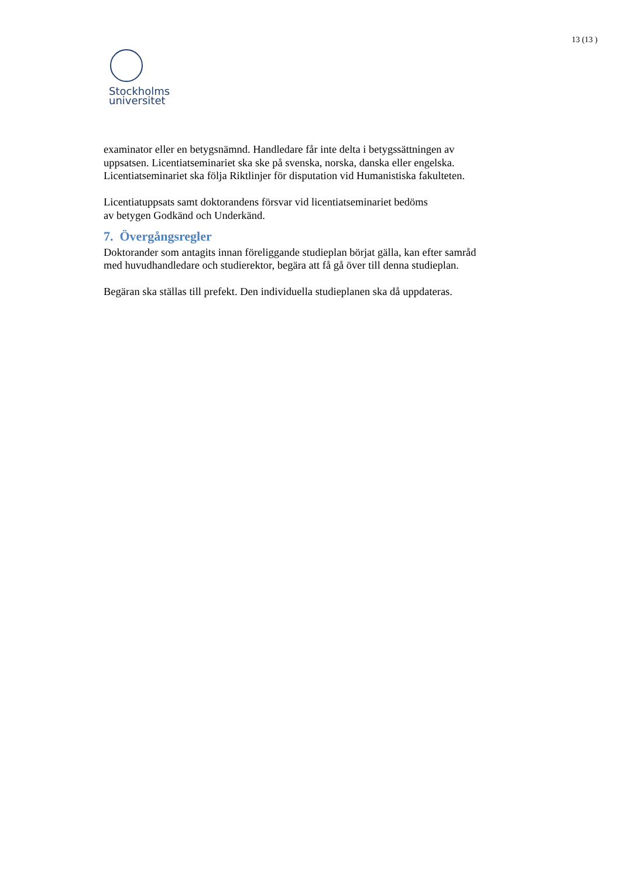13 (13 )
Stockholms
universitet
examinator eller en betygsnämnd. Handledare får inte delta i betygssättningen av uppsatsen. Licentiatseminariet ska ske på svenska, norska, danska eller engelska. Licentiatseminariet ska följa Riktlinjer för disputation vid Humanistiska fakulteten.
Licentiatuppsats samt doktorandens försvar vid licentiatseminariet bedöms
av betygen Godkänd och Underkänd.
7. Övergångsregler
Doktorander som antagits innan föreliggande studieplan börjat gälla, kan efter samråd med huvudhandledare och studierektor, begära att få gå över till denna studieplan.
Begäran ska ställas till prefekt. Den individuella studieplanen ska då uppdateras.